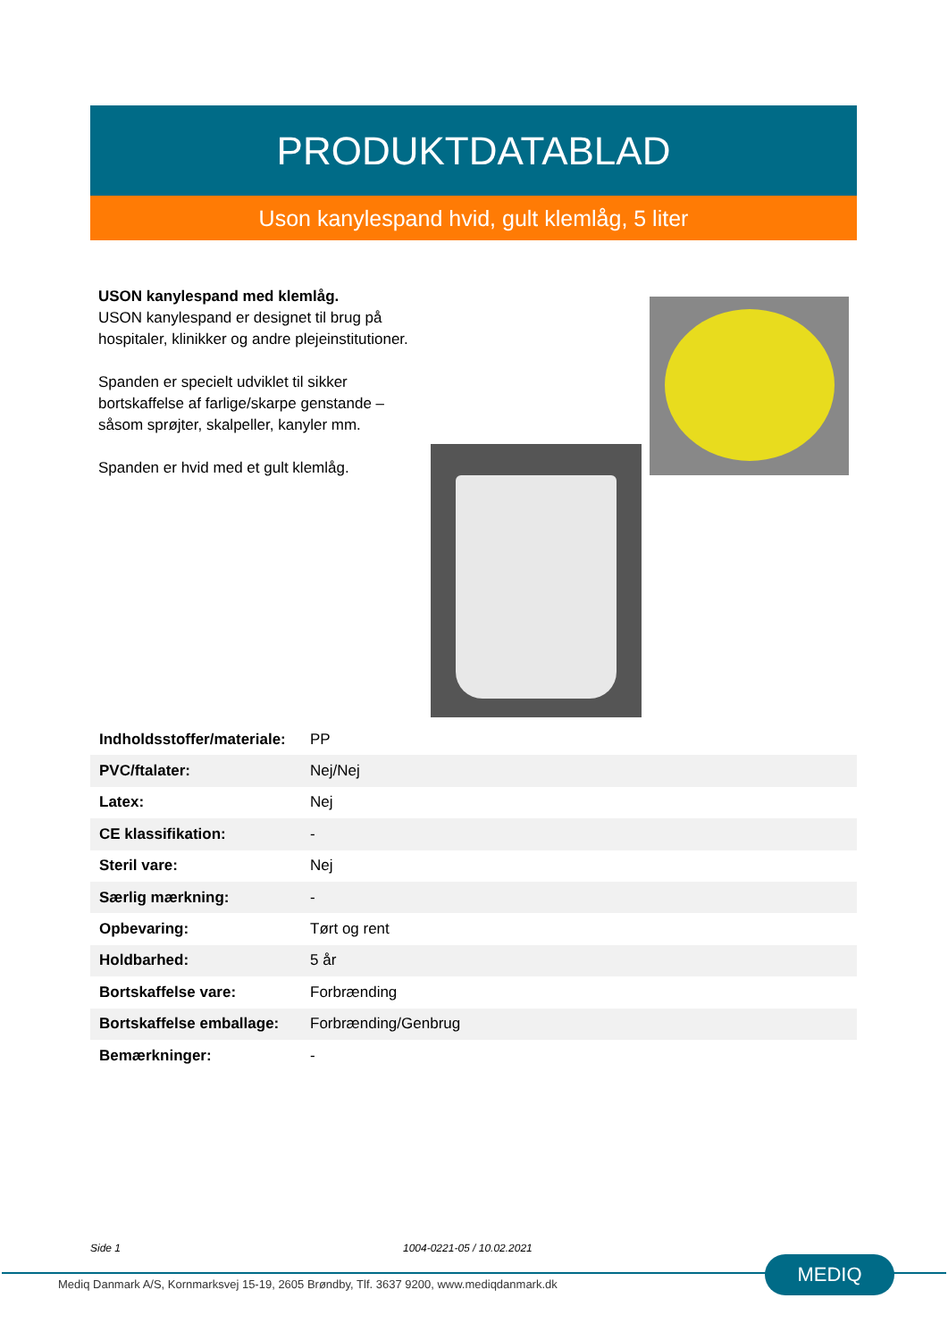PRODUKTDATABLAD
Uson kanylespand hvid, gult klemlåg, 5 liter
USON kanylespand med klemlåg.
USON kanylespand er designet til brug på hospitaler, klinikker og andre plejeinstitutioner.
Spanden er specielt udviklet til sikker bortskaffelse af farlige/skarpe genstande – såsom sprøjter, skalpeller, kanyler mm.
Spanden er hvid med et gult klemlåg.
| Indholdsstoffer/materiale: | PP |
| PVC/ftalater: | Nej/Nej |
| Latex: | Nej |
| CE klassifikation: | - |
| Steril vare: | Nej |
| Særlig mærkning: | - |
| Opbevaring: | Tørt og rent |
| Holdbarhed: | 5 år |
| Bortskaffelse vare: | Forbrænding |
| Bortskaffelse emballage: | Forbrænding/Genbrug |
| Bemærkninger: | - |
Side 1 1004-0221-05 / 10.02.2021
Mediq Danmark A/S, Kornmarksvej 15-19, 2605 Brøndby, Tlf. 3637 9200, www.mediqdanmark.dk
MEDIQ